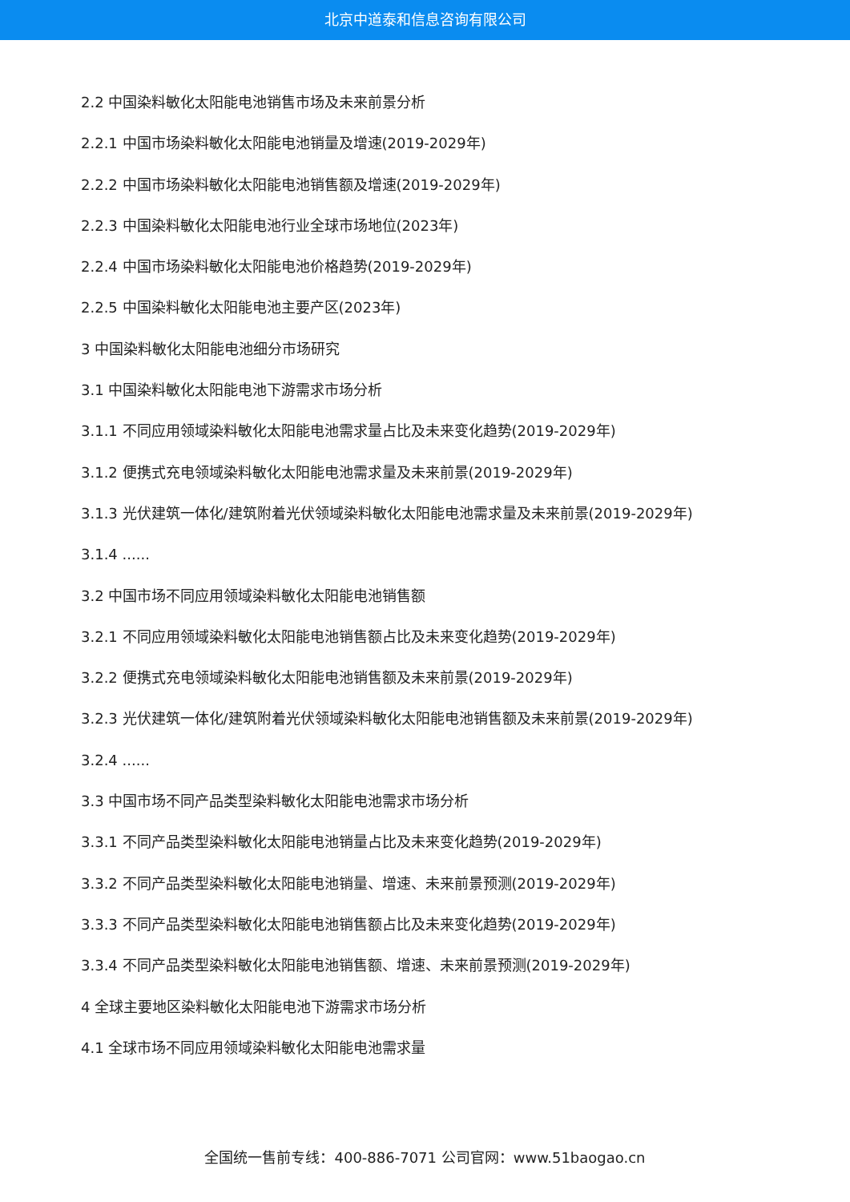北京中道泰和信息咨询有限公司
2.2 中国染料敏化太阳能电池销售市场及未来前景分析
2.2.1 中国市场染料敏化太阳能电池销量及增速(2019-2029年)
2.2.2 中国市场染料敏化太阳能电池销售额及增速(2019-2029年)
2.2.3 中国染料敏化太阳能电池行业全球市场地位(2023年)
2.2.4 中国市场染料敏化太阳能电池价格趋势(2019-2029年)
2.2.5 中国染料敏化太阳能电池主要产区(2023年)
3 中国染料敏化太阳能电池细分市场研究
3.1 中国染料敏化太阳能电池下游需求市场分析
3.1.1 不同应用领域染料敏化太阳能电池需求量占比及未来变化趋势(2019-2029年)
3.1.2 便携式充电领域染料敏化太阳能电池需求量及未来前景(2019-2029年)
3.1.3 光伏建筑一体化/建筑附着光伏领域染料敏化太阳能电池需求量及未来前景(2019-2029年)
3.1.4 ......
3.2 中国市场不同应用领域染料敏化太阳能电池销售额
3.2.1 不同应用领域染料敏化太阳能电池销售额占比及未来变化趋势(2019-2029年)
3.2.2 便携式充电领域染料敏化太阳能电池销售额及未来前景(2019-2029年)
3.2.3 光伏建筑一体化/建筑附着光伏领域染料敏化太阳能电池销售额及未来前景(2019-2029年)
3.2.4 ......
3.3 中国市场不同产品类型染料敏化太阳能电池需求市场分析
3.3.1 不同产品类型染料敏化太阳能电池销量占比及未来变化趋势(2019-2029年)
3.3.2 不同产品类型染料敏化太阳能电池销量、增速、未来前景预测(2019-2029年)
3.3.3 不同产品类型染料敏化太阳能电池销售额占比及未来变化趋势(2019-2029年)
3.3.4 不同产品类型染料敏化太阳能电池销售额、增速、未来前景预测(2019-2029年)
4 全球主要地区染料敏化太阳能电池下游需求市场分析
4.1 全球市场不同应用领域染料敏化太阳能电池需求量
全国统一售前专线：400-886-7071 公司官网：www.51baogao.cn